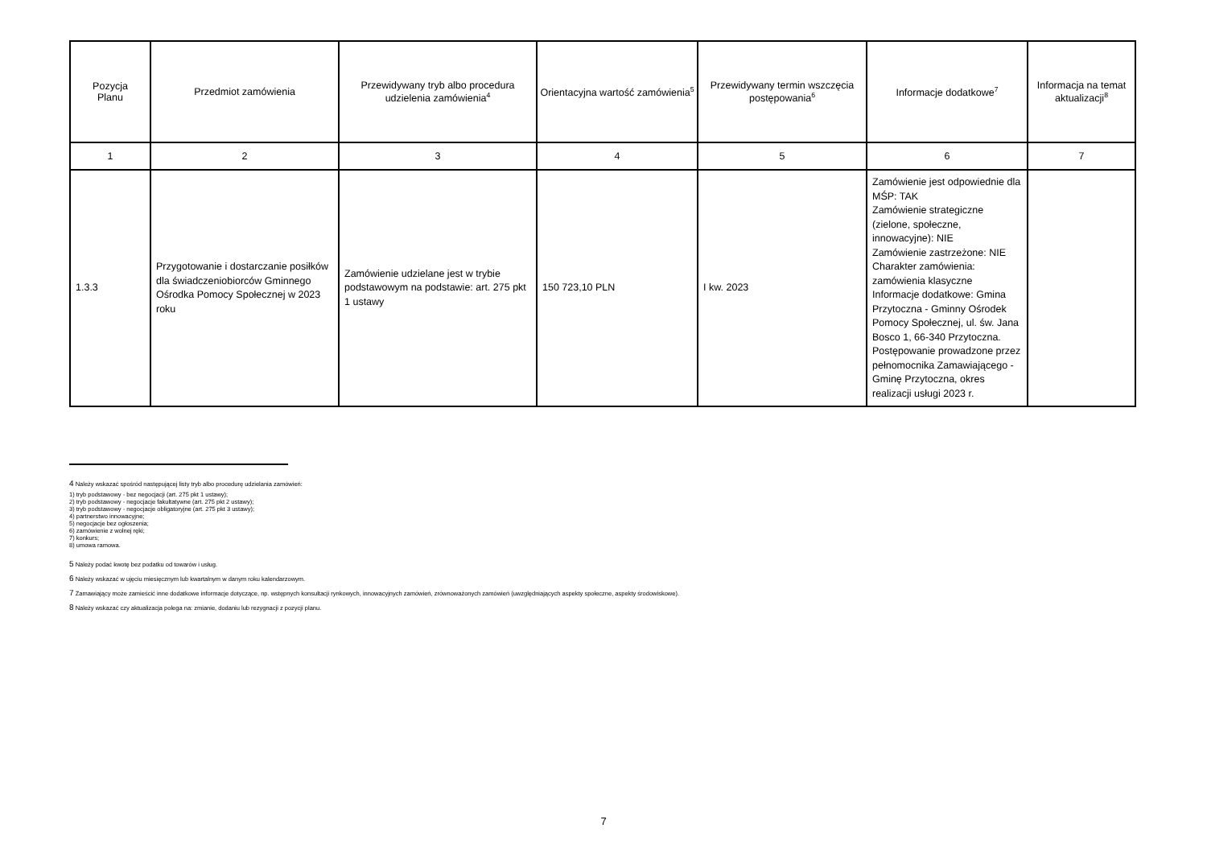| Pozycja Planu | Przedmiot zamówienia | Przewidywany tryb albo procedura udzielenia zamówienia<sup>4</sup> | Orientacyjna wartość zamówienia<sup>5</sup> | Przewidywany termin wszczęcia postępowania<sup>6</sup> | Informacje dodatkowe<sup>7</sup> | Informacja na temat aktualizacji<sup>8</sup> |
| --- | --- | --- | --- | --- | --- | --- |
| 1 | 2 | 3 | 4 | 5 | 6 | 7 |
| 1.3.3 | Przygotowanie i dostarczanie posiłków dla świadczeniobiorców Gminnego Ośrodka Pomocy Społecznej w 2023 roku | Zamówienie udzielane jest w trybie podstawowym na podstawie: art. 275 pkt 1 ustawy | 150 723,10 PLN | I kw. 2023 | Zamówienie jest odpowiednie dla MŚP: TAK Zamówienie strategiczne (zielone, społeczne, innowacyjne): NIE Zamówienie zastrzeżone: NIE Charakter zamówienia: zamówienia klasyczne Informacje dodatkowe: Gmina Przytoczna - Gminny Ośrodek Pomocy Społecznej, ul. św. Jana Bosco 1, 66-340 Przytoczna. Postępowanie prowadzone przez pełnomocnika Zamawiającego - Gminę Przytoczna, okres realizacji usługi 2023 r. | |
<sup>4</sup> Należy wskazać spośród następującej listy tryb albo procedurę udzielania zamówień:
1) tryb podstawowy - bez negocjacji (art. 275 pkt 1 ustawy);
2) tryb podstawowy - negocjacje fakultatywne (art. 275 pkt 2 ustawy);
3) tryb podstawowy - negocjacje obligatoryjne (art. 275 pkt 3 ustawy);
4) partnerstwo innowacyjne;
5) negocjacje bez ogłoszenia;
6) zamówienie z wolnej ręki;
7) konkurs;
8) umowa ramowa.
<sup>5</sup> Należy podać kwotę bez podatku od towarów i usług.
<sup>6</sup> Należy wskazać w ujęciu miesięcznym lub kwartalnym w danym roku kalendarzowym.
<sup>7</sup> Zamawiający może zamieścić inne dodatkowe informacje dotyczące, np. wstępnych konsultacji rynkowych, innowacyjnych zamówień, zrównoważonych zamówień (uwzględniających aspekty społeczne, aspekty środowiskowe).
<sup>8</sup> Należy wskazać czy aktualizacja polega na: zmianie, dodaniu lub rezygnacji z pozycji planu.
7